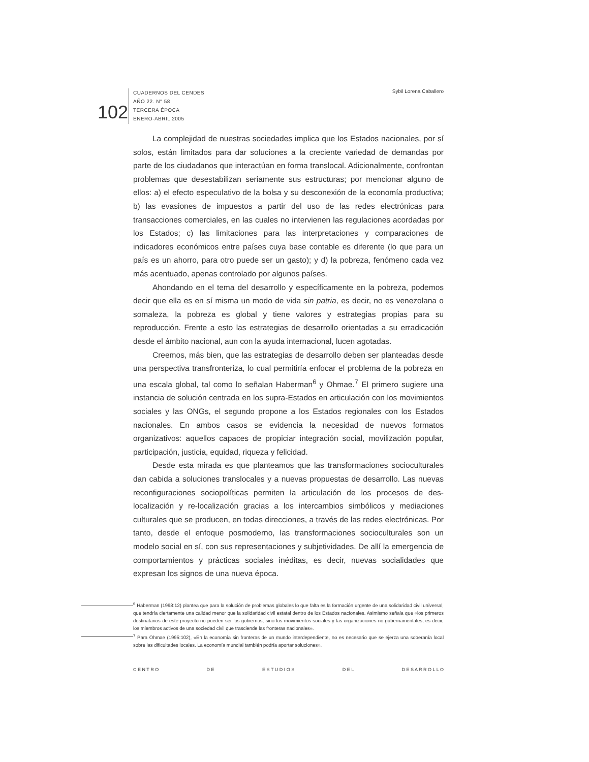102
CUADERNOS DEL CENDES
AÑO 22. N° 58
TERCERA ÉPOCA
ENERO-ABRIL 2005
Sybil Lorena Caballero
La complejidad de nuestras sociedades implica que los Estados nacionales, por sí solos, están limitados para dar soluciones a la creciente variedad de demandas por parte de los ciudadanos que interactúan en forma translocal. Adicionalmente, confrontan problemas que desestabilizan seriamente sus estructuras; por mencionar alguno de ellos: a) el efecto especulativo de la bolsa y su desconexión de la economía productiva; b) las evasiones de impuestos a partir del uso de las redes electrónicas para transacciones comerciales, en las cuales no intervienen las regulaciones acordadas por los Estados; c) las limitaciones para las interpretaciones y comparaciones de indicadores económicos entre países cuya base contable es diferente (lo que para un país es un ahorro, para otro puede ser un gasto); y d) la pobreza, fenómeno cada vez más acentuado, apenas controlado por algunos países.
Ahondando en el tema del desarrollo y específicamente en la pobreza, podemos decir que ella es en sí misma un modo de vida sin patria, es decir, no es venezolana o somaleza, la pobreza es global y tiene valores y estrategias propias para su reproducción. Frente a esto las estrategias de desarrollo orientadas a su erradicación desde el ámbito nacional, aun con la ayuda internacional, lucen agotadas.
Creemos, más bien, que las estrategias de desarrollo deben ser planteadas desde una perspectiva transfronteriza, lo cual permitiría enfocar el problema de la pobreza en una escala global, tal como lo señalan Haberman<sup>6</sup> y Ohmae.<sup>7</sup> El primero sugiere una instancia de solución centrada en los supra-Estados en articulación con los movimientos sociales y las ONGs, el segundo propone a los Estados regionales con los Estados nacionales. En ambos casos se evidencia la necesidad de nuevos formatos organizativos: aquellos capaces de propiciar integración social, movilización popular, participación, justicia, equidad, riqueza y felicidad.
Desde esta mirada es que planteamos que las transformaciones socioculturales dan cabida a soluciones translocales y a nuevas propuestas de desarrollo. Las nuevas reconfiguraciones sociopolíticas permiten la articulación de los procesos de des-localización y re-localización gracias a los intercambios simbólicos y mediaciones culturales que se producen, en todas direcciones, a través de las redes electrónicas. Por tanto, desde el enfoque posmoderno, las transformaciones socioculturales son un modelo social en sí, con sus representaciones y subjetividades. De allí la emergencia de comportamientos y prácticas sociales inéditas, es decir, nuevas socialidades que expresan los signos de una nueva época.
<sup>6</sup> Haberman (1998:12) plantea que para la solución de problemas globales lo que falta es la formación urgente de una solidaridad civil universal, que tendría ciertamente una calidad menor que la solidaridad civil estatal dentro de los Estados nacionales. Asimismo señala que «los primeros destinatarios de este proyecto no pueden ser los gobiernos, sino los movimientos sociales y las organizaciones no gubernamentales, es decir, los miembros activos de una sociedad civil que trasciende las fronteras nacionales».
<sup>7</sup> Para Ohmae (1995:102), «En la economía sin fronteras de un mundo interdependiente, no es necesario que se ejerza una soberanía local sobre las dificultades locales. La economía mundial también podría aportar soluciones».
C E N T R O D E E S T U D I O S D E L D E S A R R O L L O